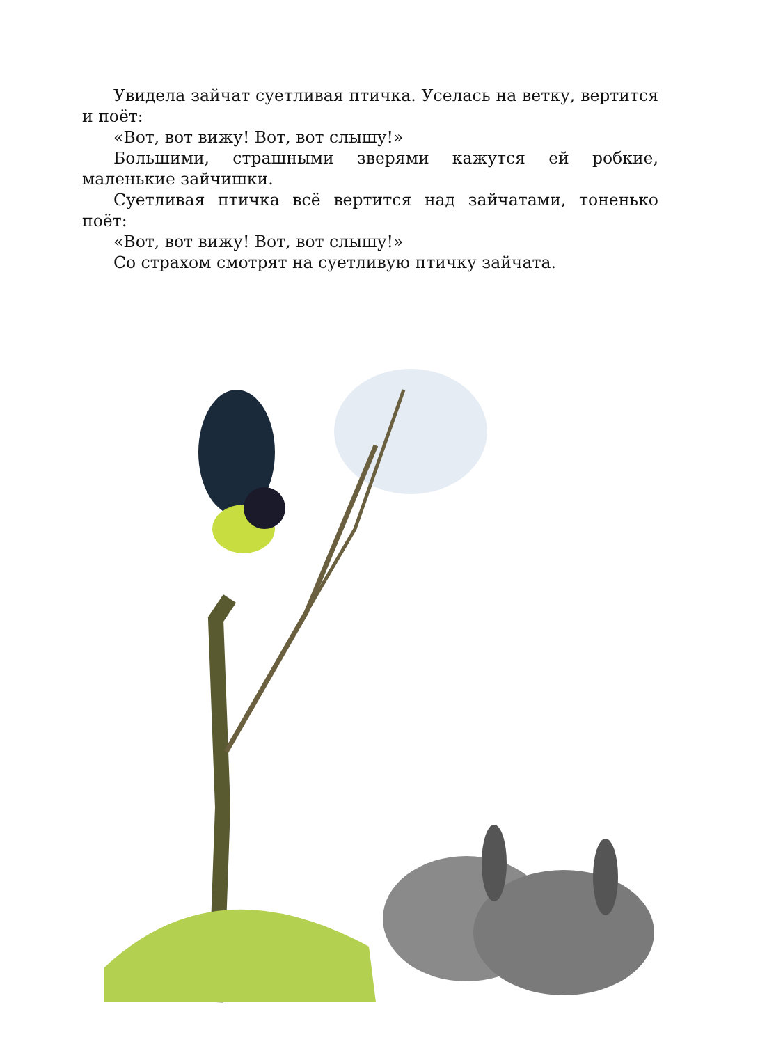Увидела зайчат суетливая птичка. Уселась на ветку, вертится и поёт:
«Вот, вот вижу! Вот, вот слышу!»
Большими, страшными зверями кажутся ей робкие, маленькие зайчишки.
Суетливая птичка всё вертится над зайчатами, тоненько поёт:
«Вот, вот вижу! Вот, вот слышу!»
Со страхом смотрят на суетливую птичку зайчата.